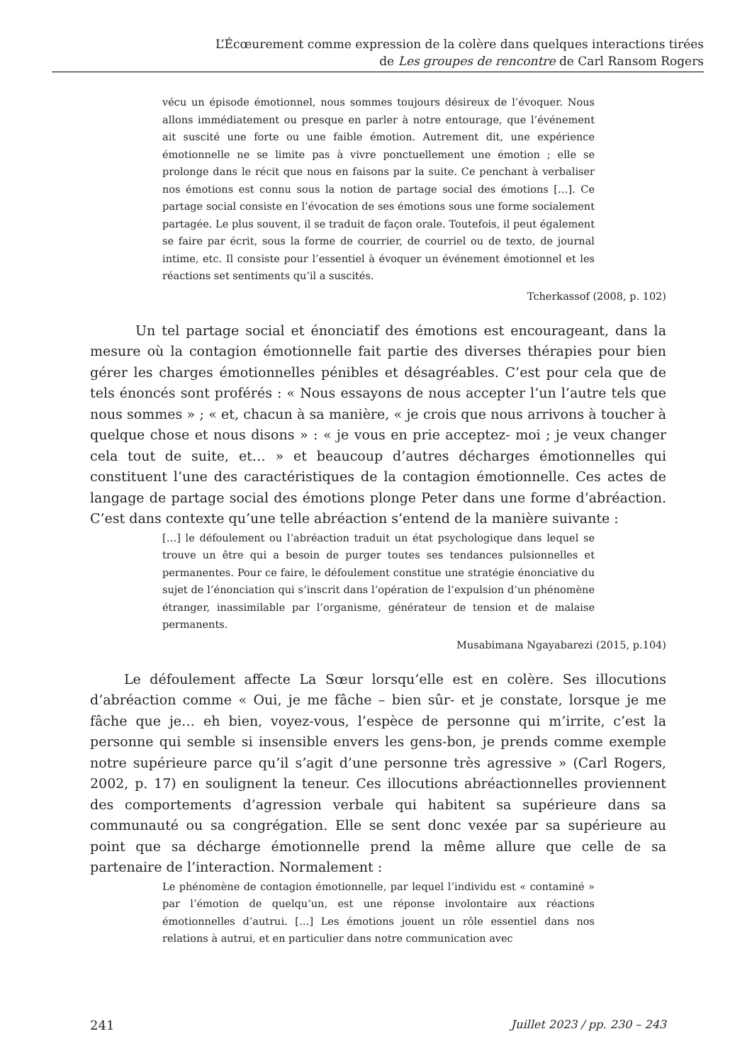L’Écœurement comme expression de la colère dans quelques interactions tirées
de Les groupes de rencontre de Carl Ransom Rogers
vécu un épisode émotionnel, nous sommes toujours désireux de l’évoquer. Nous allons immédiatement ou presque en parler à notre entourage, que l’événement ait suscité une forte ou une faible émotion. Autrement dit, une expérience émotionnelle ne se limite pas à vivre ponctuellement une émotion ; elle se prolonge dans le récit que nous en faisons par la suite. Ce penchant à verbaliser nos émotions est connu sous la notion de partage social des émotions […]. Ce partage social consiste en l’évocation de ses émotions sous une forme socialement partagée. Le plus souvent, il se traduit de façon orale. Toutefois, il peut également se faire par écrit, sous la forme de courrier, de courriel ou de texto, de journal intime, etc. Il consiste pour l’essentiel à évoquer un événement émotionnel et les réactions set sentiments qu’il a suscités.
Tcherkassof (2008, p. 102)
Un tel partage social et énonciatif des émotions est encourageant, dans la mesure où la contagion émotionnelle fait partie des diverses thérapies pour bien gérer les charges émotionnelles pénibles et désagréables. C’est pour cela que de tels énoncés sont proférés : « Nous essayons de nous accepter l’un l’autre tels que nous sommes » ; « et, chacun à sa manière, « je crois que nous arrivons à toucher à quelque chose et nous disons » : « je vous en prie acceptez- moi ; je veux changer cela tout de suite, et… » et beaucoup d’autres décharges émotionnelles qui constituent l’une des caractéristiques de la contagion émotionnelle. Ces actes de langage de partage social des émotions plonge Peter dans une forme d’abréaction. C’est dans contexte qu’une telle abréaction s’entend de la manière suivante :
[…] le défoulement ou l’abréaction traduit un état psychologique dans lequel se trouve un être qui a besoin de purger toutes ses tendances pulsionnelles et permanentes. Pour ce faire, le défoulement constitue une stratégie énonciative du sujet de l’énonciation qui s’inscrit dans l’opération de l’expulsion d’un phénomène étranger, inassimilable par l’organisme, générateur de tension et de malaise permanents.
Musabimana Ngayabarezi (2015, p.104)
Le défoulement affecte La Sœur lorsqu’elle est en colère. Ses illocutions d’abréaction comme « Oui, je me fâche – bien sûr- et je constate, lorsque je me fâche que je… eh bien, voyez-vous, l’espèce de personne qui m’irrite, c’est la personne qui semble si insensible envers les gens-bon, je prends comme exemple notre supérieure parce qu’il s’agit d’une personne très agressive » (Carl Rogers, 2002, p. 17) en soulignent la teneur. Ces illocutions abréactionnelles proviennent des comportements d’agression verbale qui habitent sa supérieure dans sa communauté ou sa congrégation. Elle se sent donc vexée par sa supérieure au point que sa décharge émotionnelle prend la même allure que celle de sa partenaire de l’interaction. Normalement :
Le phénomène de contagion émotionnelle, par lequel l’individu est « contaminé » par l’émotion de quelqu’un, est une réponse involontaire aux réactions émotionnelles d’autrui. […] Les émotions jouent un rôle essentiel dans nos relations à autrui, et en particulier dans notre communication avec
241 Juillet 2023 / pp. 230 – 243